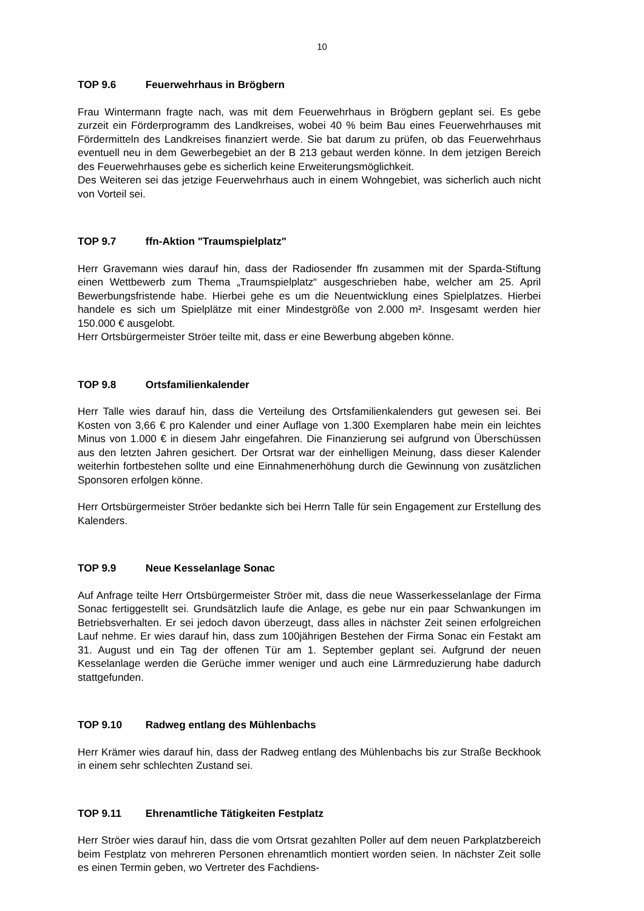10
TOP 9.6 Feuerwehrhaus in Brögbern
Frau Wintermann fragte nach, was mit dem Feuerwehrhaus in Brögbern geplant sei. Es gebe zurzeit ein Förderprogramm des Landkreises, wobei 40 % beim Bau eines Feuerwehrhauses mit Fördermitteln des Landkreises finanziert werde. Sie bat darum zu prüfen, ob das Feuerwehrhaus eventuell neu in dem Gewerbegebiet an der B 213 gebaut werden könne. In dem jetzigen Bereich des Feuerwehrhauses gebe es sicherlich keine Erweiterungsmöglichkeit.
Des Weiteren sei das jetzige Feuerwehrhaus auch in einem Wohngebiet, was sicherlich auch nicht von Vorteil sei.
TOP 9.7 ffn-Aktion "Traumspielplatz"
Herr Gravemann wies darauf hin, dass der Radiosender ffn zusammen mit der Sparda-Stiftung einen Wettbewerb zum Thema „Traumspielplatz“ ausgeschrieben habe, welcher am 25. April Bewerbungsfristende habe. Hierbei gehe es um die Neuentwicklung eines Spielplatzes. Hierbei handele es sich um Spielplätze mit einer Mindestgröße von 2.000 m². Insgesamt werden hier 150.000 € ausgelobt.
Herr Ortsbürgermeister Ströer teilte mit, dass er eine Bewerbung abgeben könne.
TOP 9.8 Ortsfamilienkalender
Herr Talle wies darauf hin, dass die Verteilung des Ortsfamilienkalenders gut gewesen sei. Bei Kosten von 3,66 € pro Kalender und einer Auflage von 1.300 Exemplaren habe mein ein leichtes Minus von 1.000 € in diesem Jahr eingefahren. Die Finanzierung sei aufgrund von Überschüssen aus den letzten Jahren gesichert. Der Ortsrat war der einhelligen Meinung, dass dieser Kalender weiterhin fortbestehen sollte und eine Einnahmenerhöhung durch die Gewinnung von zusätzlichen Sponsoren erfolgen könne.
Herr Ortsbürgermeister Ströer bedankte sich bei Herrn Talle für sein Engagement zur Erstellung des Kalenders.
TOP 9.9 Neue Kesselanlage Sonac
Auf Anfrage teilte Herr Ortsbürgermeister Ströer mit, dass die neue Wasserkesselanlage der Firma Sonac fertiggestellt sei. Grundsätzlich laufe die Anlage, es gebe nur ein paar Schwankungen im Betriebsverhalten. Er sei jedoch davon überzeugt, dass alles in nächster Zeit seinen erfolgreichen Lauf nehme. Er wies darauf hin, dass zum 100jährigen Bestehen der Firma Sonac ein Festakt am 31. August und ein Tag der offenen Tür am 1. September geplant sei. Aufgrund der neuen Kesselanlage werden die Gerüche immer weniger und auch eine Lärmreduzierung habe dadurch stattgefunden.
TOP 9.10 Radweg entlang des Mühlenbachs
Herr Krämer wies darauf hin, dass der Radweg entlang des Mühlenbachs bis zur Straße Beckhook in einem sehr schlechten Zustand sei.
TOP 9.11 Ehrenamtliche Tätigkeiten Festplatz
Herr Ströer wies darauf hin, dass die vom Ortsrat gezahlten Poller auf dem neuen Parkplatzbereich beim Festplatz von mehreren Personen ehrenamtlich montiert worden seien. In nächster Zeit solle es einen Termin geben, wo Vertreter des Fachdiens-